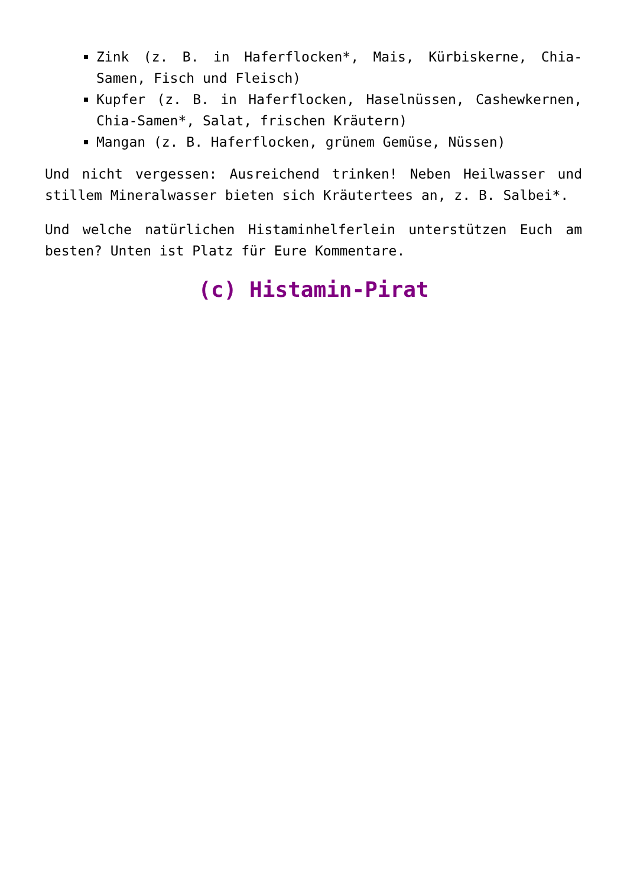Zink (z. B. in Haferflocken*, Mais, Kürbiskerne, Chia-Samen, Fisch und Fleisch)
Kupfer (z. B. in Haferflocken, Haselnüssen, Cashewkernen, Chia-Samen*, Salat, frischen Kräutern)
Mangan (z. B. Haferflocken, grünem Gemüse, Nüssen)
Und nicht vergessen: Ausreichend trinken! Neben Heilwasser und stillem Mineralwasser bieten sich Kräutertees an, z. B. Salbei*.
Und welche natürlichen Histaminhelferlein unterstützen Euch am besten? Unten ist Platz für Eure Kommentare.
(c) Histamin-Pirat